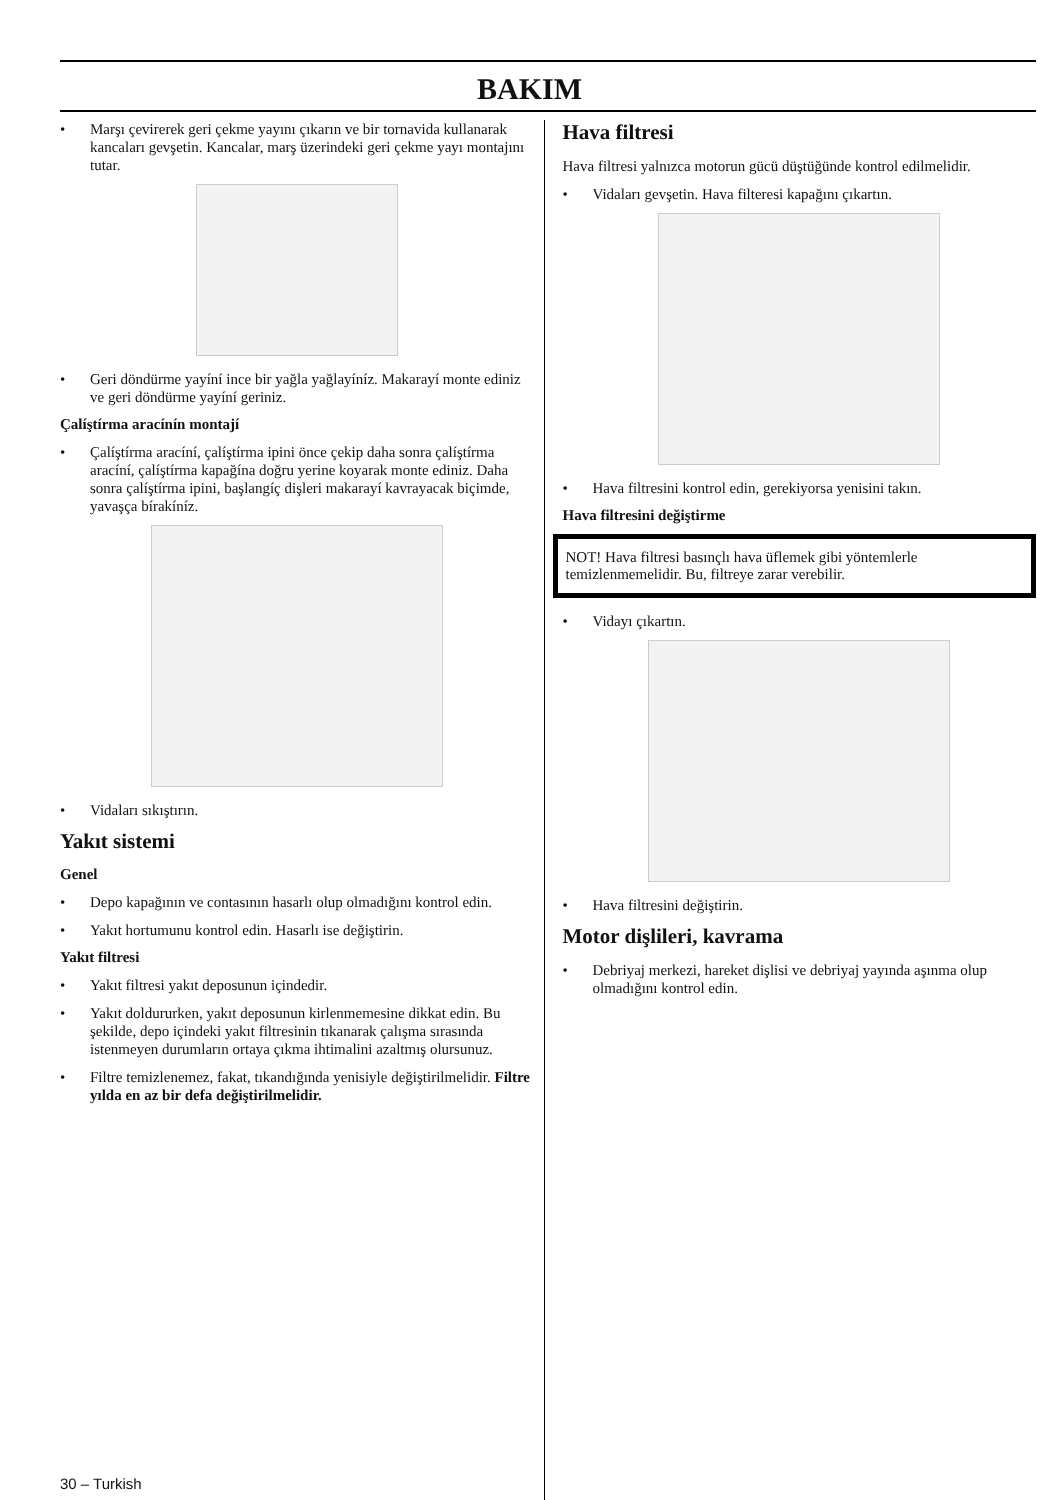BAKIM
• Marşı çevirerek geri çekme yayını çıkarın ve bir tornavida kullanarak kancaları gevşetin. Kancalar, marş üzerindeki geri çekme yayı montajını tutar.
• Geri döndürme yayíní ince bir yağla yağlayíníz. Makarayí monte ediniz ve geri döndürme yayíní geriniz.
Çalíştírma aracínín montají
• Çalíştírma aracíní, çalíştírma ipini önce çekip daha sonra çalíştírma aracíní, çalíştírma kapağína doğru yerine koyarak monte ediniz. Daha sonra çalíştírma ipini, başlangíç dişleri makarayí kavrayacak biçimde, yavaşça bírakíníz.
• Vidaları sıkıştırın.
Yakıt sistemi
Genel
• Depo kapağının ve contasının hasarlı olup olmadığını kontrol edin.
• Yakıt hortumunu kontrol edin. Hasarlı ise değiştirin.
Yakıt filtresi
• Yakıt filtresi yakıt deposunun içindedir.
• Yakıt doldururken, yakıt deposunun kirlenmemesine dikkat edin. Bu şekilde, depo içindeki yakıt filtresinin tıkanarak çalışma sırasında istenmeyen durumların ortaya çıkma ihtimalini azaltmış olursunuz.
• Filtre temizlenemez, fakat, tıkandığında yenisiyle değiştirilmelidir. Filtre yılda en az bir defa değiştirilmelidir.
Hava filtresi
Hava filtresi yalnızca motorun gücü düştüğünde kontrol edilmelidir.
• Vidaları gevşetin. Hava filteresi kapağını çıkartın.
• Hava filtresini kontrol edin, gerekiyorsa yenisini takın.
Hava filtresini değiştirme
NOT! Hava filtresi basınçlı hava üflemek gibi yöntemlerle temizlenmemelidir. Bu, filtreye zarar verebilir.
• Vidayı çıkartın.
• Hava filtresini değiştirin.
Motor dişlileri, kavrama
• Debriyaj merkezi, hareket dişlisi ve debriyaj yayında aşınma olup olmadığını kontrol edin.
30 – Turkish